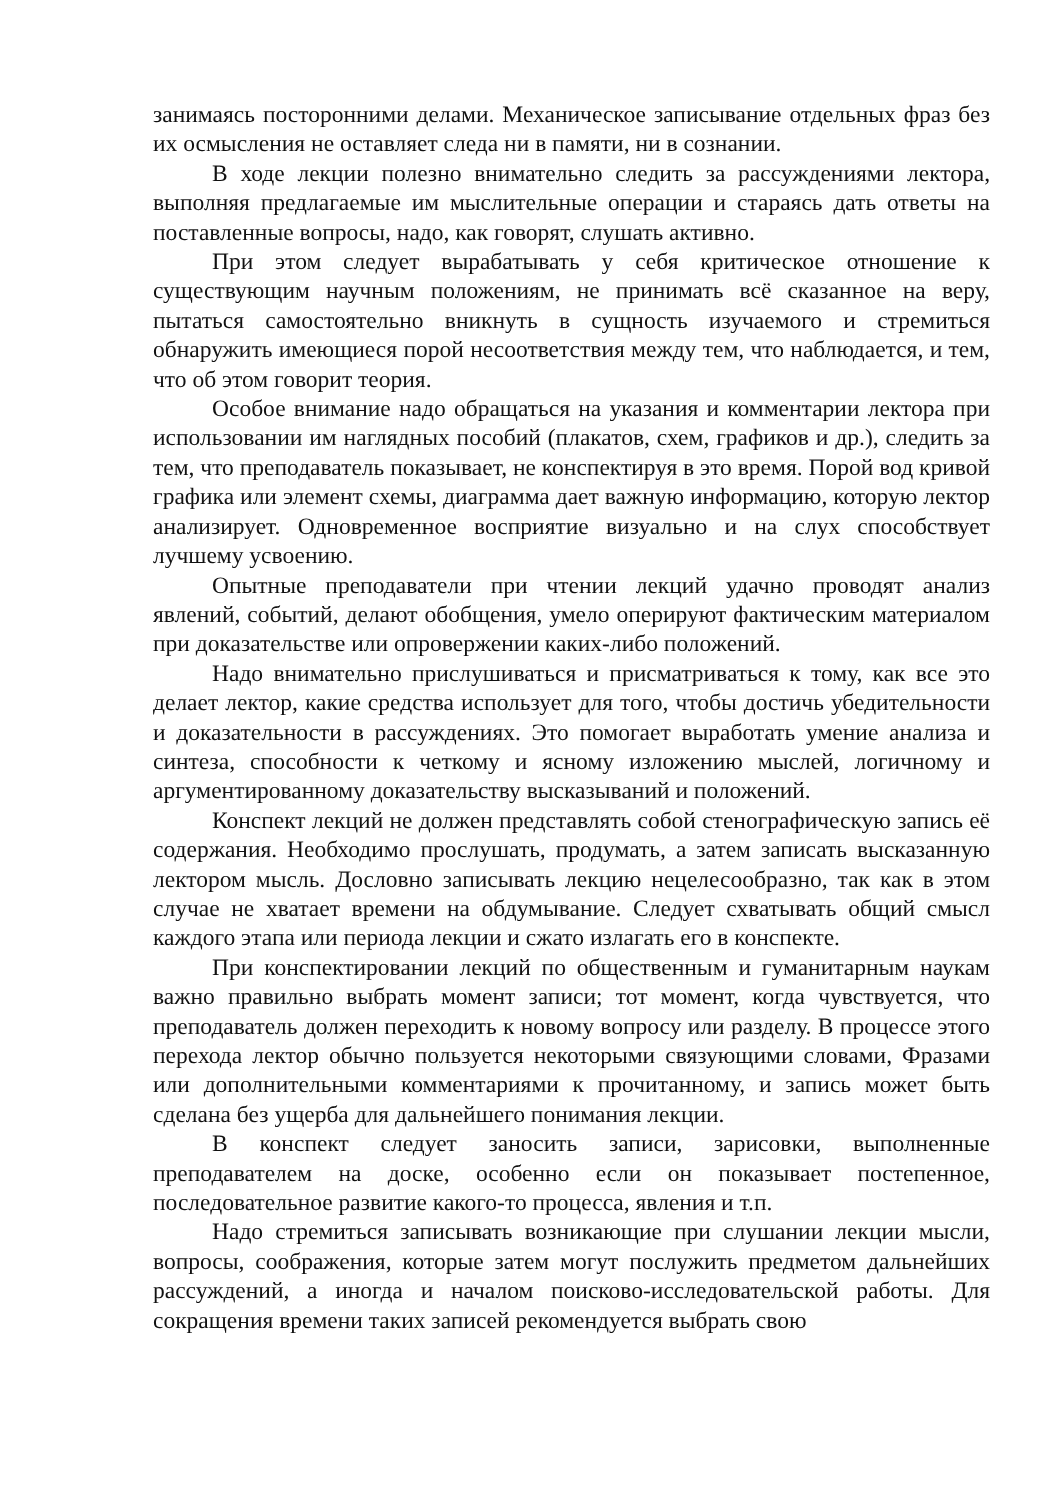занимаясь посторонними делами. Механическое записывание отдельных фраз без их осмысления не оставляет следа ни в памяти, ни в сознании.
В ходе лекции полезно внимательно следить за рассуждениями лектора, выполняя предлагаемые им мыслительные операции и стараясь дать ответы на поставленные вопросы, надо, как говорят, слушать активно.
При этом следует вырабатывать у себя критическое отношение к существующим научным положениям, не принимать всё сказанное на веру, пытаться самостоятельно вникнуть в сущность изучаемого и стремиться обнаружить имеющиеся порой несоответствия между тем, что наблюдается, и тем, что об этом говорит теория.
Особое внимание надо обращаться на указания и комментарии лектора при использовании им наглядных пособий (плакатов, схем, графиков и др.), следить за тем, что преподаватель показывает, не конспектируя в это время. Порой вод кривой графика или элемент схемы, диаграмма дает важную информацию, которую лектор анализирует. Одновременное восприятие визуально и на слух способствует лучшему усвоению.
Опытные преподаватели при чтении лекций удачно проводят анализ явлений, событий, делают обобщения, умело оперируют фактическим материалом при доказательстве или опровержении каких-либо положений.
Надо внимательно прислушиваться и присматриваться к тому, как все это делает лектор, какие средства использует для того, чтобы достичь убедительности и доказательности в рассуждениях. Это помогает выработать умение анализа и синтеза, способности к четкому и ясному изложению мыслей, логичному и аргументированному доказательству высказываний и положений.
Конспект лекций не должен представлять собой стенографическую запись её содержания. Необходимо прослушать, продумать, а затем записать высказанную лектором мысль. Дословно записывать лекцию нецелесообразно, так как в этом случае не хватает времени на обдумывание. Следует схватывать общий смысл каждого этапа или периода лекции и сжато излагать его в конспекте.
При конспектировании лекций по общественным и гуманитарным наукам важно правильно выбрать момент записи; тот момент, когда чувствуется, что преподаватель должен переходить к новому вопросу или разделу. В процессе этого перехода лектор обычно пользуется некоторыми связующими словами, Фразами или дополнительными комментариями к прочитанному, и запись может быть сделана без ущерба для дальнейшего понимания лекции.
В конспект следует заносить записи, зарисовки, выполненные преподавателем на доске, особенно если он показывает постепенное, последовательное развитие какого-то процесса, явления и т.п.
Надо стремиться записывать возникающие при слушании лекции мысли, вопросы, соображения, которые затем могут послужить предметом дальнейших рассуждений, а иногда и началом поисково-исследовательской работы. Для сокращения времени таких записей рекомендуется выбрать свою